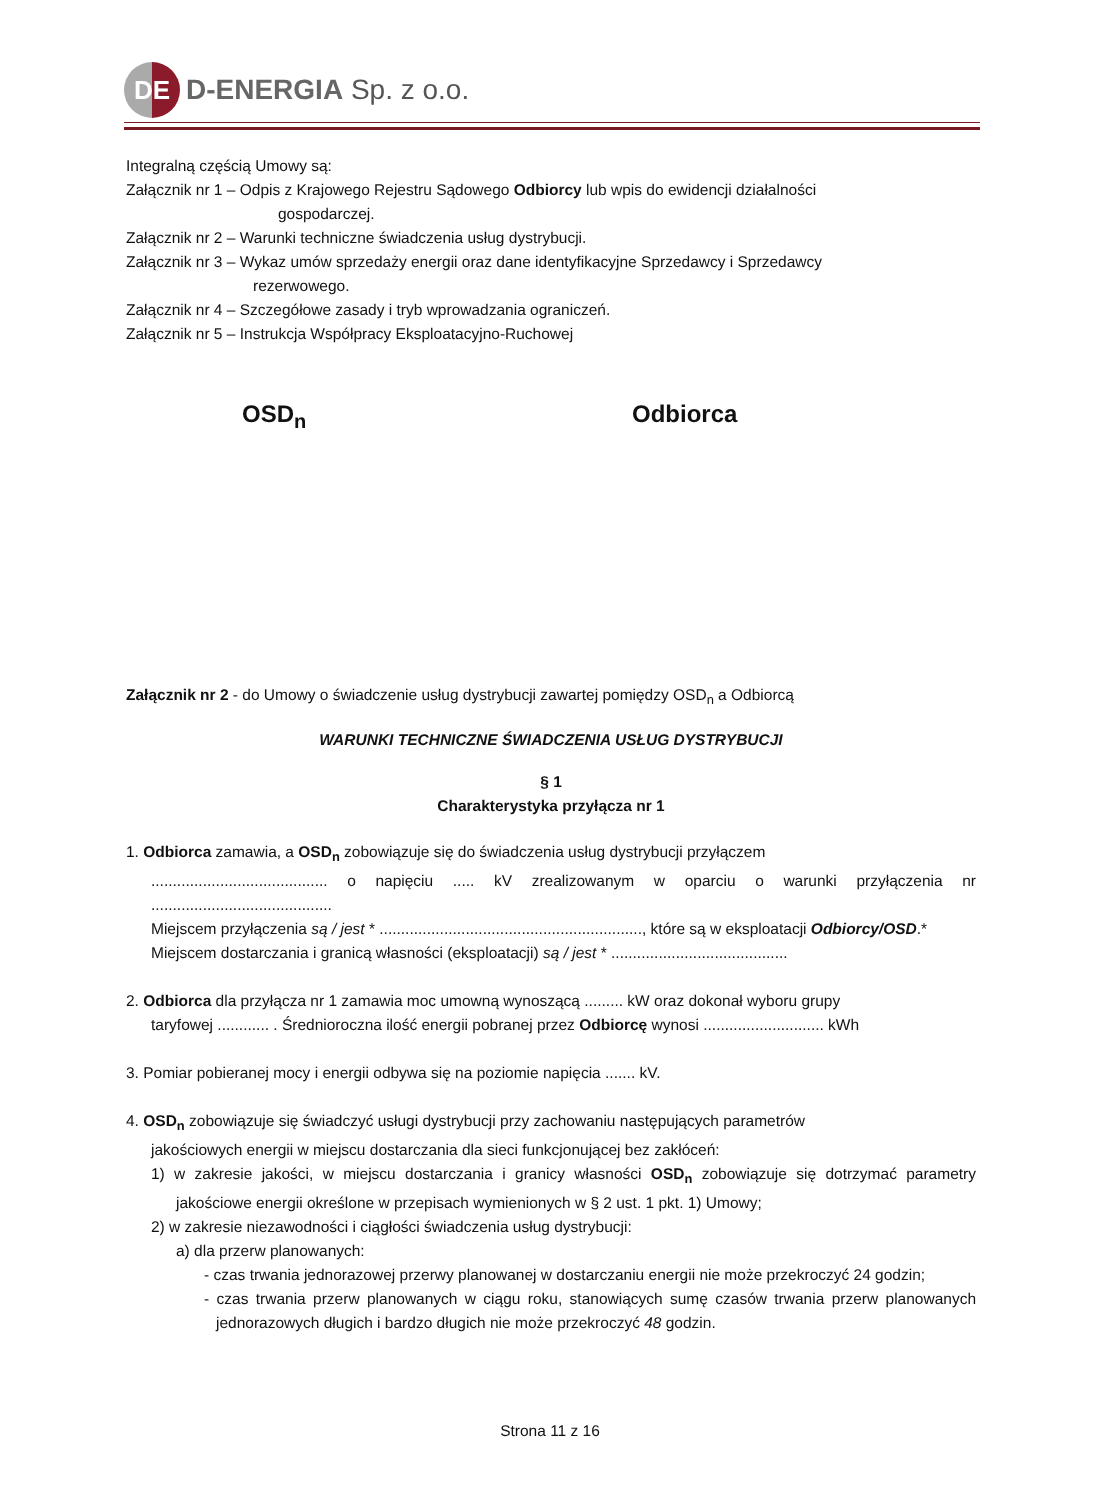DE
D-ENERGIA Sp. z o.o.
Integralną częścią Umowy są:
Załącznik nr 1 – Odpis z Krajowego Rejestru Sądowego Odbiorcy lub wpis do ewidencji działalności
gospodarczej.
Załącznik nr 2 – Warunki techniczne świadczenia usług dystrybucji.
Załącznik nr 3 – Wykaz umów sprzedaży energii oraz dane identyfikacyjne Sprzedawcy i Sprzedawcy
rezerwowego.
Załącznik nr 4 – Szczegółowe zasady i tryb wprowadzania ograniczeń.
Załącznik nr 5 – Instrukcja Współpracy Eksploatacyjno-Ruchowej
OSD<sub>n</sub> Odbiorca
Załącznik nr 2 - do Umowy o świadczenie usług dystrybucji zawartej pomiędzy OSD<sub>n</sub> a Odbiorcą
WARUNKI TECHNICZNE ŚWIADCZENIA USŁUG DYSTRYBUCJI
§ 1
Charakterystyka przyłącza nr 1
1. Odbiorca zamawia, a OSD<sub>n</sub> zobowiązuje się do świadczenia usług dystrybucji przyłączem
......................................... o napięciu ..... kV zrealizowanym w oparciu o warunki przyłączenia nr ..........................................
Miejscem przyłączenia są / jest * ............................................................., które są w eksploatacji Odbiorcy/OSD.*
Miejscem dostarczania i granicą własności (eksploatacji) są / jest * .........................................
2. Odbiorca dla przyłącza nr 1 zamawia moc umowną wynoszącą ......... kW oraz dokonał wyboru grupy
taryfowej ............ . Średnioroczna ilość energii pobranej przez Odbiorcę wynosi ............................ kWh
3. Pomiar pobieranej mocy i energii odbywa się na poziomie napięcia ....... kV.
4. OSD<sub>n</sub> zobowiązuje się świadczyć usługi dystrybucji przy zachowaniu następujących parametrów
jakościowych energii w miejscu dostarczania dla sieci funkcjonującej bez zakłóceń:
1) w zakresie jakości, w miejscu dostarczania i granicy własności OSD<sub>n</sub> zobowiązuje się dotrzymać parametry jakościowe energii określone w przepisach wymienionych w § 2 ust. 1 pkt. 1) Umowy;
2) w zakresie niezawodności i ciągłości świadczenia usług dystrybucji:
a) dla przerw planowanych:
- czas trwania jednorazowej przerwy planowanej w dostarczaniu energii nie może przekroczyć 24 godzin;
- czas trwania przerw planowanych w ciągu roku, stanowiących sumę czasów trwania przerw planowanych jednorazowych długich i bardzo długich nie może przekroczyć 48 godzin.
Strona 11 z 16